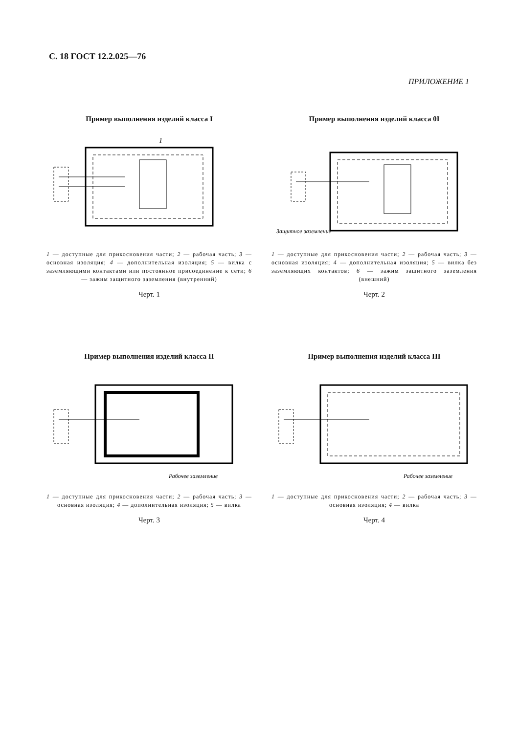С. 18 ГОСТ 12.2.025—76
ПРИЛОЖЕНИЕ 1
Пример выполнения изделий класса I
1
1 — доступные для прикосновения части; 2 — рабочая часть; 3 — основная изоляция; 4 — дополнительная изоляция; 5 — вилка с заземляющими контактами или постоянное присоединение к сети; 6 — зажим защитного заземления (внутренний)
Черт. 1
Пример выполнения изделий класса 0I
Защитное заземление
1 — доступные для прикосновения части; 2 — рабочая часть; 3 — основная изоляция; 4 — дополнительная изоляция; 5 — вилка без заземляющих контактов; 6 — зажим защитного заземления (внешний)
Черт. 2
Пример выполнения изделий класса II
Рабочее заземление
1 — доступные для прикосновения части; 2 — рабочая часть; 3 — основная изоляция; 4 — дополнительная изоляция; 5 — вилка
Черт. 3
Пример выполнения изделий класса III
Рабочее заземление
1 — доступные для прикосновения части; 2 — рабочая часть; 3 — основная изоляция; 4 — вилка
Черт. 4